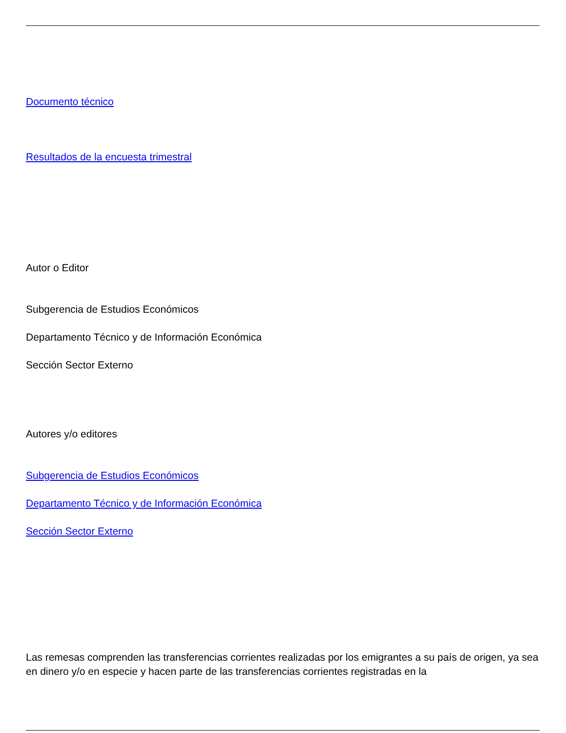Documento técnico
Resultados de la encuesta trimestral
Autor o Editor
Subgerencia de Estudios Económicos
Departamento Técnico y de Información Económica
Sección Sector Externo
Autores y/o editores
Subgerencia de Estudios Económicos
Departamento Técnico y de Información Económica
Sección Sector Externo
Las remesas comprenden las transferencias corrientes realizadas por los emigrantes a su país de origen, ya sea en dinero y/o en especie y hacen parte de las transferencias corrientes registradas en la